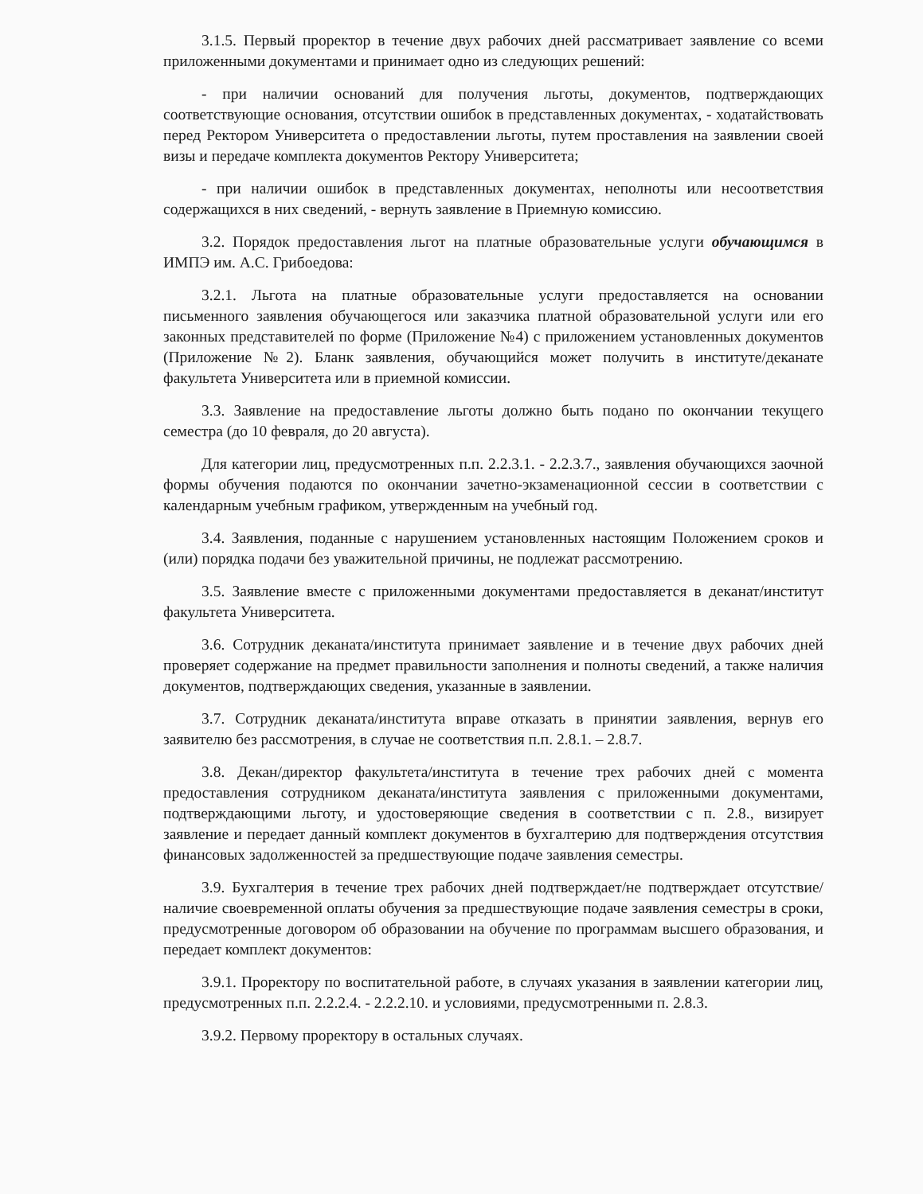3.1.5. Первый проректор в течение двух рабочих дней рассматривает заявление со всеми приложенными документами и принимает одно из следующих решений:
- при наличии оснований для получения льготы, документов, подтверждающих соответствующие основания, отсутствии ошибок в представленных документах, - ходатайствовать перед Ректором Университета о предоставлении льготы, путем проставления на заявлении своей визы и передаче комплекта документов Ректору Университета;
- при наличии ошибок в представленных документах, неполноты или несоответствия содержащихся в них сведений, - вернуть заявление в Приемную комиссию.
3.2. Порядок предоставления льгот на платные образовательные услуги обучающимся в ИМПЭ им. А.С. Грибоедова:
3.2.1. Льгота на платные образовательные услуги предоставляется на основании письменного заявления обучающегося или заказчика платной образовательной услуги или его законных представителей по форме (Приложение №4) с приложением установленных документов (Приложение №2). Бланк заявления, обучающийся может получить в институте/деканате факультета Университета или в приемной комиссии.
3.3. Заявление на предоставление льготы должно быть подано по окончании текущего семестра (до 10 февраля, до 20 августа).
Для категории лиц, предусмотренных п.п. 2.2.3.1. - 2.2.3.7., заявления обучающихся заочной формы обучения подаются по окончании зачетно-экзаменационной сессии в соответствии с календарным учебным графиком, утвержденным на учебный год.
3.4. Заявления, поданные с нарушением установленных настоящим Положением сроков и (или) порядка подачи без уважительной причины, не подлежат рассмотрению.
3.5. Заявление вместе с приложенными документами предоставляется в деканат/институт факультета Университета.
3.6. Сотрудник деканата/института принимает заявление и в течение двух рабочих дней проверяет содержание на предмет правильности заполнения и полноты сведений, а также наличия документов, подтверждающих сведения, указанные в заявлении.
3.7. Сотрудник деканата/института вправе отказать в принятии заявления, вернув его заявителю без рассмотрения, в случае не соответствия п.п. 2.8.1. – 2.8.7.
3.8. Декан/директор факультета/института в течение трех рабочих дней с момента предоставления сотрудником деканата/института заявления с приложенными документами, подтверждающими льготу, и удостоверяющие сведения в соответствии с п. 2.8., визирует заявление и передает данный комплект документов в бухгалтерию для подтверждения отсутствия финансовых задолженностей за предшествующие подаче заявления семестры.
3.9. Бухгалтерия в течение трех рабочих дней подтверждает/не подтверждает отсутствие/наличие своевременной оплаты обучения за предшествующие подаче заявления семестры в сроки, предусмотренные договором об образовании на обучение по программам высшего образования, и передает комплект документов:
3.9.1. Проректору по воспитательной работе, в случаях указания в заявлении категории лиц, предусмотренных п.п. 2.2.2.4. - 2.2.2.10. и условиями, предусмотренными п. 2.8.3.
3.9.2. Первому проректору в остальных случаях.